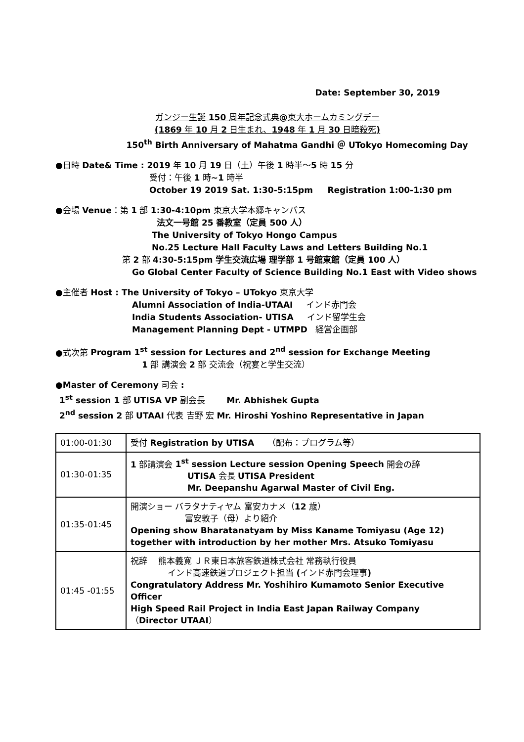Date: September 30, 2019
ガンジー生誕 150 周年記念式典@東大ホームカミングデー
(1869 年 10 月 2 日生まれ、1948 年 1 月 30 日暗殺死)
150<sup>th</sup> Birth Anniversary of Mahatma Gandhi ＠ UTokyo Homecoming Day
●日時 Date& Time : 2019 年 10 月 19 日（土）午後 1 時半〜5 時 15 分
受付：午後 1 時~1 時半
October 19 2019 Sat. 1:30-5:15pm Registration 1:00-1:30 pm
●会場 Venue：第 1 部 1:30-4:10pm 東京大学本郷キャンパス
法文一号館 25 番教室（定員 500 人）
The University of Tokyo Hongo Campus
No.25 Lecture Hall Faculty Laws and Letters Building No.1
第 2 部 4:30-5:15pm 学生交流広場 理学部 1 号館東館（定員 100 人）
Go Global Center Faculty of Science Building No.1 East with Video shows
●主催者 Host : The University of Tokyo – UTokyo 東京大学
Alumni Association of India-UTAAI インド赤門会
India Students Association- UTISA インド留学生会
Management Planning Dept - UTMPD 経営企画部
●式次第 Program 1<sup>st</sup> session for Lectures and 2<sup>nd</sup> session for Exchange Meeting
1 部 講演会 2 部 交流会（祝宴と学生交流）
●Master of Ceremony 司会 :
1<sup>st</sup> session 1 部 UTISA VP 副会長 Mr. Abhishek Gupta
2<sup>nd</sup> session 2 部 UTAAI 代表 吉野 宏 Mr. Hiroshi Yoshino Representative in Japan
| 01:00-01:30 | 受付 Registration by UTISA （配布：プログラム等） |
| 01:30-01:35 | 1 部講演会 1<sup>st</sup> session Lecture session Opening Speech 開会の辞 UTISA 会長 UTISA President Mr. Deepanshu Agarwal Master of Civil Eng. |
| 01:35-01:45 | 開演ショー バラタナティヤム 富安カナメ（ 12 歳） 富安敦子（母）より紹介 Opening show Bharatanatyam by Miss Kaname Tomiyasu (Age 12) together with introduction by her mother Mrs. Atsuko Tomiyasu |
| 01:45 -01:55 | 祝辞 熊本義寛 ＪＲ東日本旅客鉄道株式会社 常務執行役員 インド高速鉄道プロジェクト担当 ( インド赤門会理事 ) Congratulatory Address Mr. Yoshihiro Kumamoto Senior Executive Officer High Speed Rail Project in India East Japan Railway Company （ Director UTAAI ） |